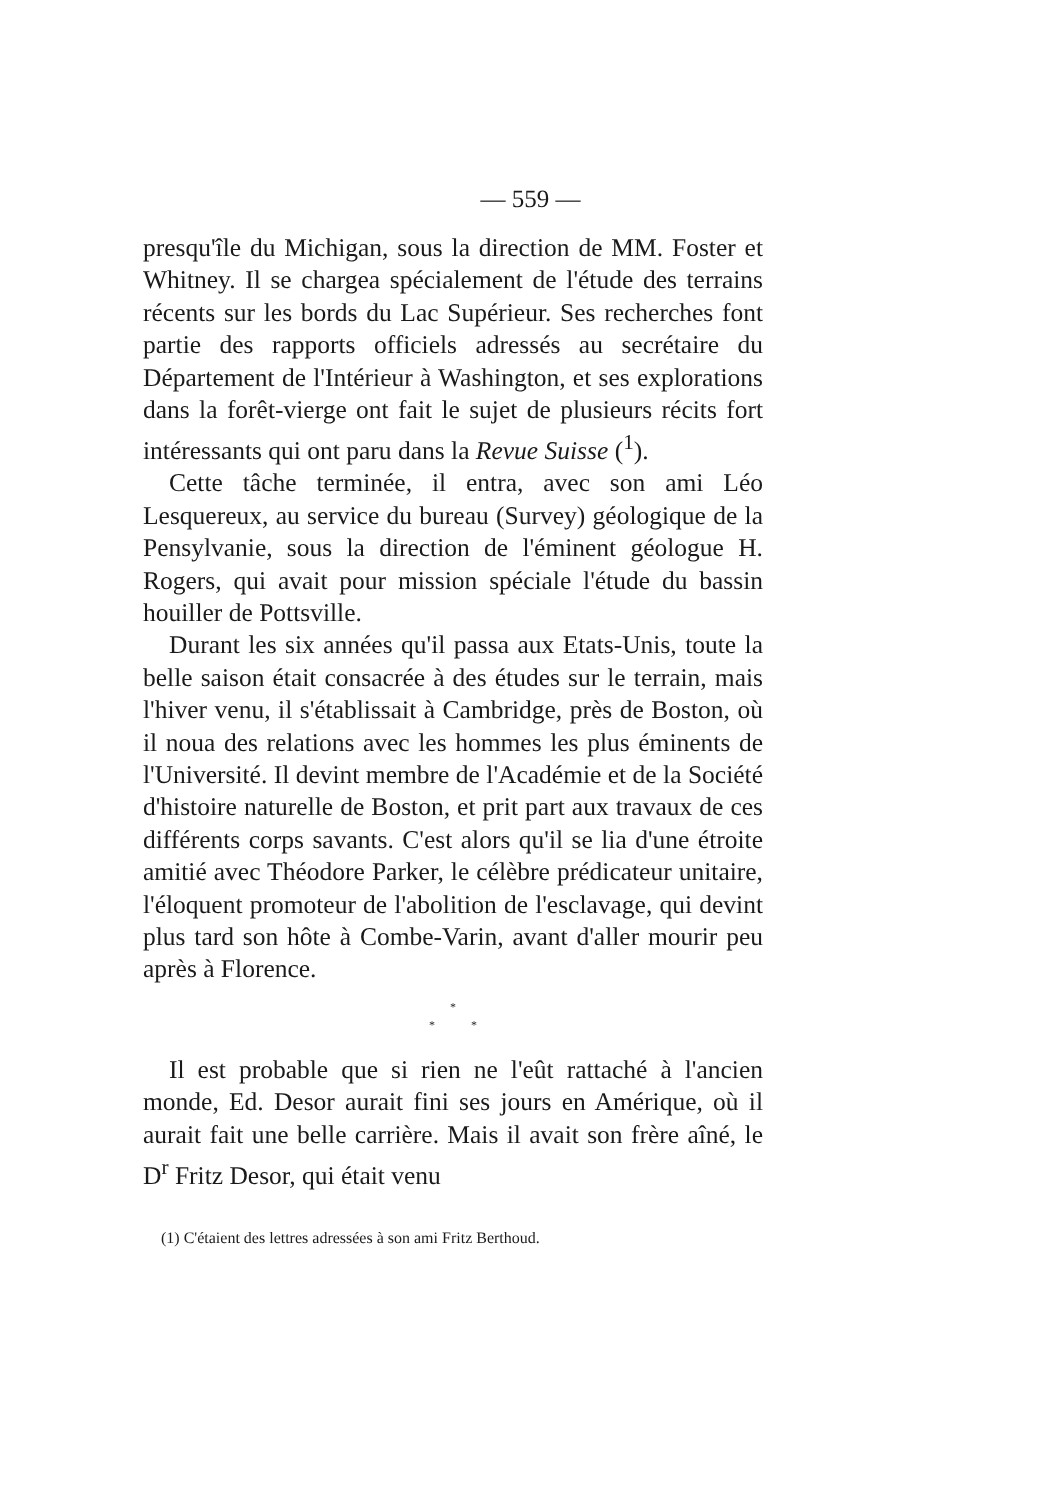— 559 —
presqu'île du Michigan, sous la direction de MM. Foster et Whitney. Il se chargea spécialement de l'étude des terrains récents sur les bords du Lac Supérieur. Ses recherches font partie des rapports officiels adressés au secrétaire du Département de l'Intérieur à Washington, et ses explorations dans la forêt-vierge ont fait le sujet de plusieurs récits fort intéressants qui ont paru dans la Revue Suisse (<sup>1</sup>).
Cette tâche terminée, il entra, avec son ami Léo Lesquereux, au service du bureau (Survey) géologique de la Pensylvanie, sous la direction de l'éminent géologue H. Rogers, qui avait pour mission spéciale l'étude du bassin houiller de Pottsville.
Durant les six années qu'il passa aux Etats-Unis, toute la belle saison était consacrée à des études sur le terrain, mais l'hiver venu, il s'établissait à Cambridge, près de Boston, où il noua des relations avec les hommes les plus éminents de l'Université. Il devint membre de l'Académie et de la Société d'histoire naturelle de Boston, et prit part aux travaux de ces différents corps savants. C'est alors qu'il se lia d'une étroite amitié avec Théodore Parker, le célèbre prédicateur unitaire, l'éloquent promoteur de l'abolition de l'esclavage, qui devint plus tard son hôte à Combe-Varin, avant d'aller mourir peu après à Florence.
*
* *
Il est probable que si rien ne l'eût rattaché à l'ancien monde, Ed. Desor aurait fini ses jours en Amérique, où il aurait fait une belle carrière. Mais il avait son frère aîné, le D<sup>r</sup> Fritz Desor, qui était venu
(1) C'étaient des lettres adressées à son ami Fritz Berthoud.